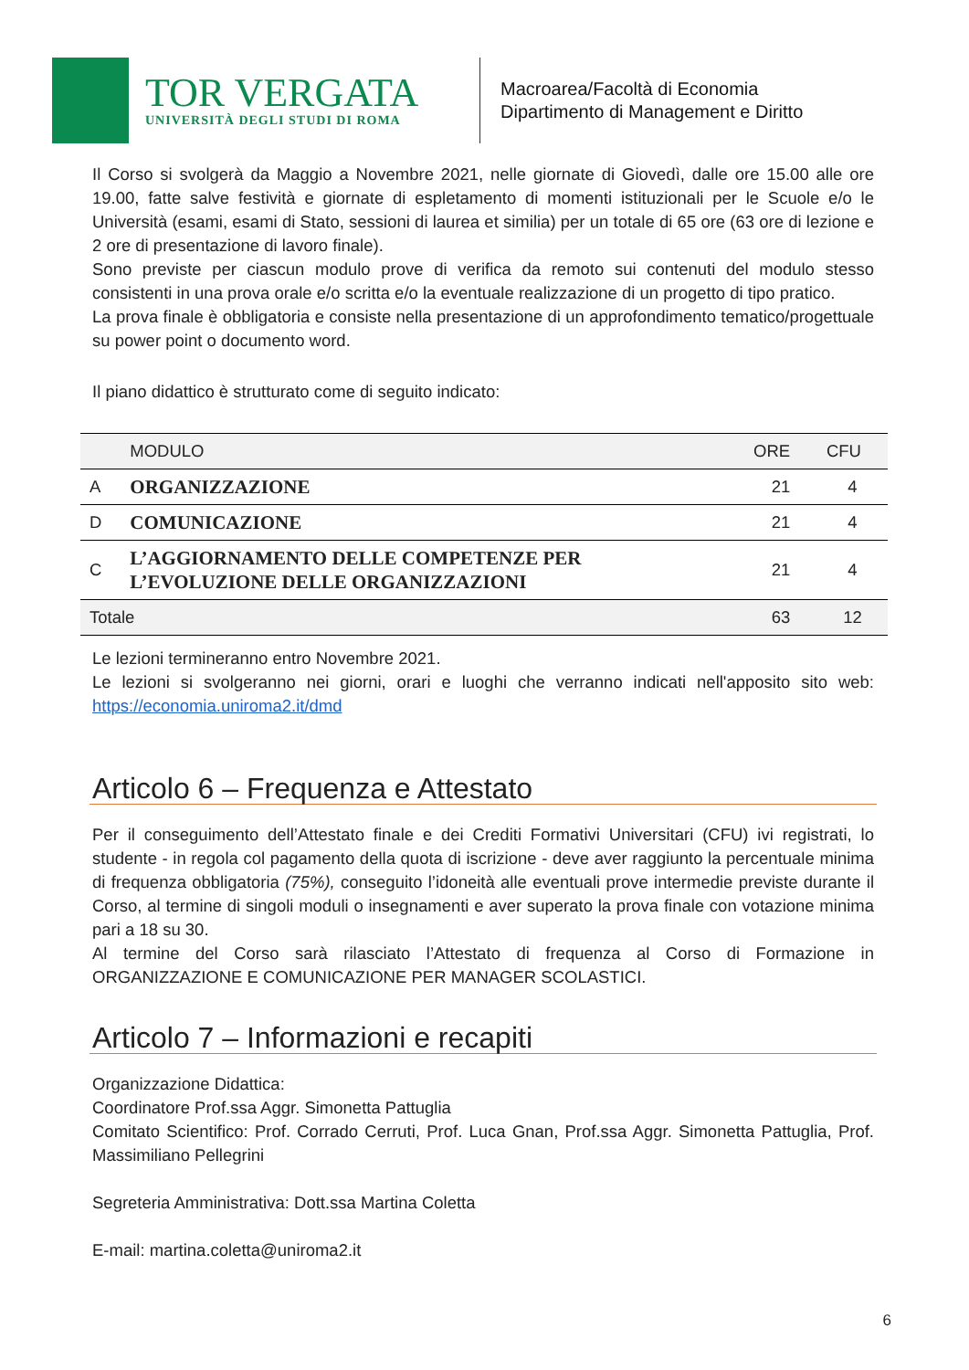TOR VERGATA
UNIVERSITÀ DEGLI STUDI DI ROMA
Macroarea/Facoltà di Economia
Dipartimento di Management e Diritto
Il Corso si svolgerà da Maggio a Novembre 2021, nelle giornate di Giovedì, dalle ore 15.00 alle ore 19.00, fatte salve festività e giornate di espletamento di momenti istituzionali per le Scuole e/o le Università (esami, esami di Stato, sessioni di laurea et similia) per un totale di 65 ore (63 ore di lezione e 2 ore di presentazione di lavoro finale).
Sono previste per ciascun modulo prove di verifica da remoto sui contenuti del modulo stesso consistenti in una prova orale e/o scritta e/o la eventuale realizzazione di un progetto di tipo pratico.
La prova finale è obbligatoria e consiste nella presentazione di un approfondimento tematico/progettuale su power point o documento word.
Il piano didattico è strutturato come di seguito indicato:
| | MODULO | ORE | CFU |
| --- | --- | --- | --- |
| A | ORGANIZZAZIONE | 21 | 4 |
| D | COMUNICAZIONE | 21 | 4 |
| C | L’AGGIORNAMENTO DELLE COMPETENZE PER L’EVOLUZIONE DELLE ORGANIZZAZIONI | 21 | 4 |
| Totale | | 63 | 12 |
Le lezioni termineranno entro Novembre 2021.
Le lezioni si svolgeranno nei giorni, orari e luoghi che verranno indicati nell'apposito sito web: https://economia.uniroma2.it/dmd
Articolo 6 – Frequenza e Attestato
Per il conseguimento dell’Attestato finale e dei Crediti Formativi Universitari (CFU) ivi registrati, lo studente - in regola col pagamento della quota di iscrizione - deve aver raggiunto la percentuale minima di frequenza obbligatoria (75%), conseguito l’idoneità alle eventuali prove intermedie previste durante il Corso, al termine di singoli moduli o insegnamenti e aver superato la prova finale con votazione minima pari a 18 su 30.
Al termine del Corso sarà rilasciato l’Attestato di frequenza al Corso di Formazione in ORGANIZZAZIONE E COMUNICAZIONE PER MANAGER SCOLASTICI.
Articolo 7 – Informazioni e recapiti
Organizzazione Didattica:
Coordinatore Prof.ssa Aggr. Simonetta Pattuglia
Comitato Scientifico: Prof. Corrado Cerruti, Prof. Luca Gnan, Prof.ssa Aggr. Simonetta Pattuglia, Prof. Massimiliano Pellegrini
Segreteria Amministrativa: Dott.ssa Martina Coletta
E-mail: martina.coletta@uniroma2.it
6